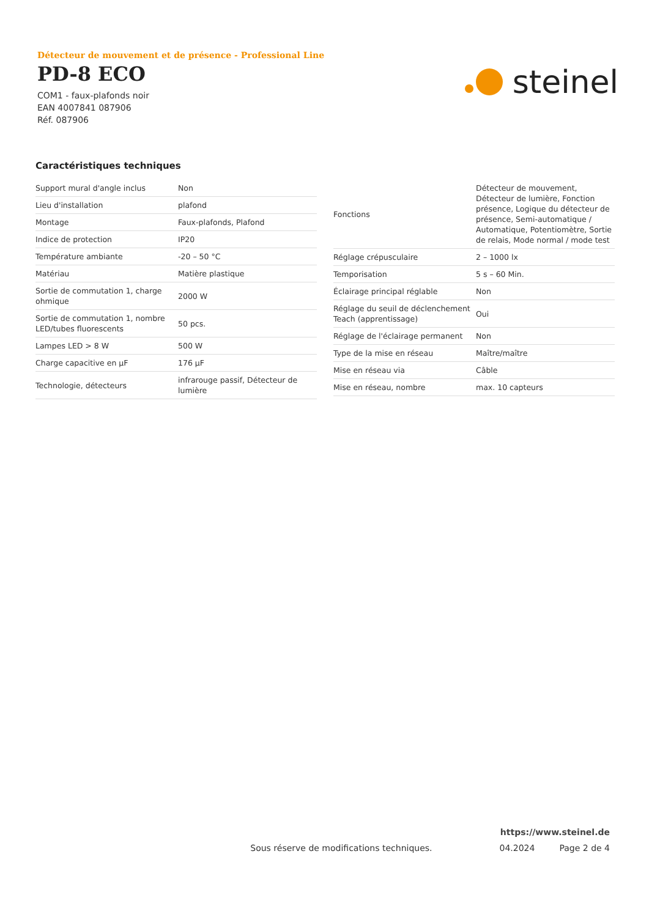Détecteur de mouvement et de présence - Professional Line
PD-8 ECO
COM1 - faux-plafonds noir
EAN 4007841 087906
Réf. 087906
steinel
Caractéristiques techniques
| Support mural d'angle inclus | Non |
| Lieu d'installation | plafond |
| Montage | Faux-plafonds, Plafond |
| Indice de protection | IP20 |
| Température ambiante | -20 – 50 °C |
| Matériau | Matière plastique |
| Sortie de commutation 1, charge ohmique | 2000 W |
| Sortie de commutation 1, nombre LED/tubes fluorescents | 50 pcs. |
| Lampes LED > 8 W | 500 W |
| Charge capacitive en µF | 176 µF |
| Technologie, détecteurs | infrarouge passif, Détecteur de lumière |
| Fonctions | Détecteur de mouvement, Détecteur de lumière, Fonction présence, Logique du détecteur de présence, Semi-automatique / Automatique, Potentiomètre, Sortie de relais, Mode normal / mode test |
| Réglage crépusculaire | 2 – 1000 lx |
| Temporisation | 5 s – 60 Min. |
| Éclairage principal réglable | Non |
| Réglage du seuil de déclenchement Teach (apprentissage) | Oui |
| Réglage de l'éclairage permanent | Non |
| Type de la mise en réseau | Maître/maître |
| Mise en réseau via | Câble |
| Mise en réseau, nombre | max. 10 capteurs |
https://www.steinel.de
Sous réserve de modifications techniques. 04.2024 Page 2 de 4